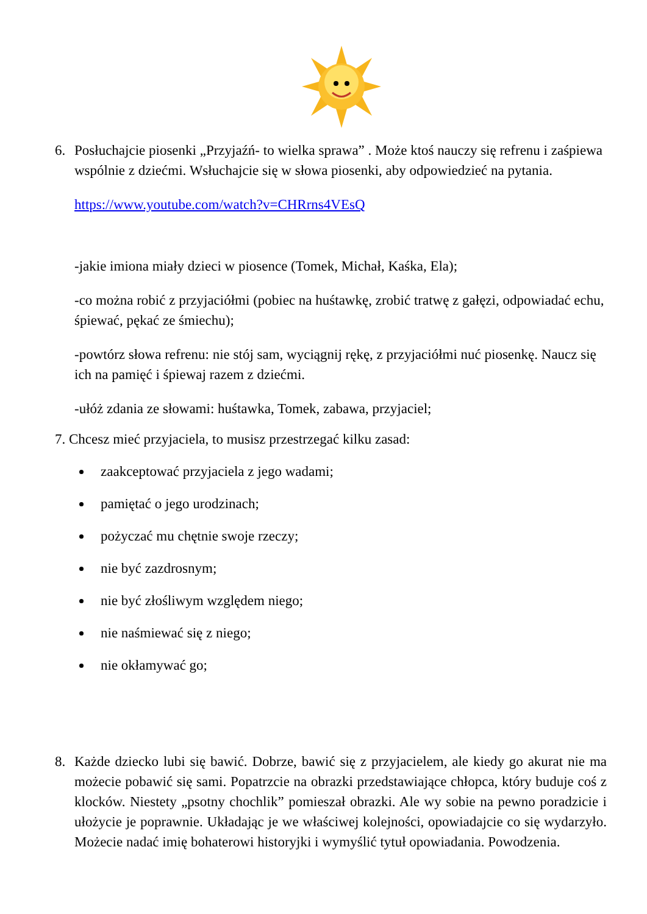6. Posłuchajcie piosenki „Przyjaźń- to wielka sprawa” . Może ktoś nauczy się refrenu i zaśpiewa wspólnie z dziećmi. Wsłuchajcie się w słowa piosenki, aby odpowiedzieć na pytania.
https://www.youtube.com/watch?v=CHRrns4VEsQ
-jakie imiona miały dzieci w piosence (Tomek, Michał, Kaśka, Ela);
-co można robić z przyjaciółmi (pobiec na huśtawkę, zrobić tratwę z gałęzi, odpowiadać echu, śpiewać, pękać ze śmiechu);
-powtórz słowa refrenu: nie stój sam, wyciągnij rękę, z przyjaciółmi nuć piosenkę. Naucz się ich na pamięć i śpiewaj razem z dziećmi.
-ułóż zdania ze słowami: huśtawka, Tomek, zabawa, przyjaciel;
7. Chcesz mieć przyjaciela, to musisz przestrzegać kilku zasad:
zaakceptować przyjaciela z jego wadami;
pamiętać o jego urodzinach;
pożyczać mu chętnie swoje rzeczy;
nie być zazdrosnym;
nie być złośliwym względem niego;
nie naśmiewać się z niego;
nie okłamywać go;
8. Każde dziecko lubi się bawić. Dobrze, bawić się z przyjacielem, ale kiedy go akurat nie ma możecie pobawić się sami. Popatrzcie na obrazki przedstawiające chłopca, który buduje coś z klocków. Niestety „psotny chochlik” pomieszał obrazki. Ale wy sobie na pewno poradzicie i ułożycie je poprawnie. Układając je we właściwej kolejności, opowiadajcie co się wydarzyło. Możecie nadać imię bohaterowi historyjki i wymyślić tytuł opowiadania. Powodzenia.